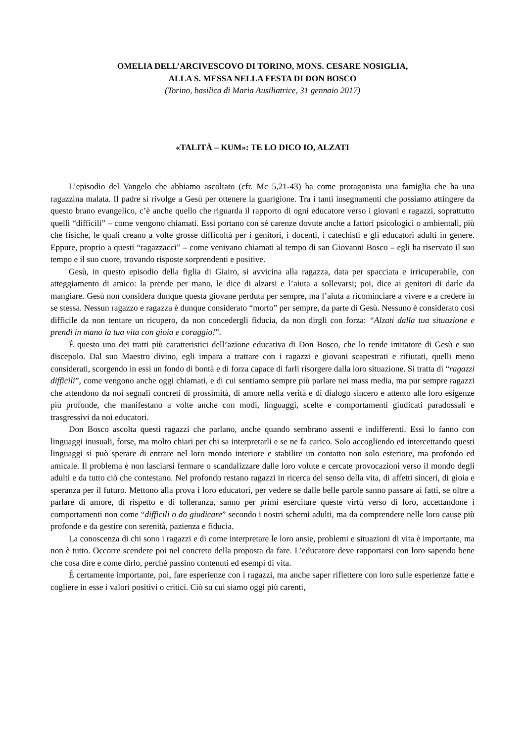OMELIA DELL’ARCIVESCOVO DI TORINO, MONS. CESARE NOSIGLIA,
ALLA S. MESSA NELLA FESTA DI DON BOSCO
(Torino, basilica di Maria Ausiliatrice, 31 gennaio 2017)
«TALITÀ – KUM»: TE LO DICO IO, ALZATI
L’episodio del Vangelo che abbiamo ascoltato (cfr. Mc 5,21-43) ha come protagonista una famiglia che ha una ragazzina malata. Il padre si rivolge a Gesù per ottenere la guarigione. Tra i tanti insegnamenti che possiamo attingere da questo brano evangelico, c’è anche quello che riguarda il rapporto di ogni educatore verso i giovani e ragazzi, soprattutto quelli “difficili” – come vengono chiamati. Essi portano con sé carenze dovute anche a fattori psicologici o ambientali, più che fisiche, le quali creano a volte grosse difficoltà per i genitori, i docenti, i catechisti e gli educatori adulti in genere. Eppure, proprio a questi “ragazzacci” – come venivano chiamati al tempo di san Giovanni Bosco – egli ha riservato il suo tempo e il suo cuore, trovando risposte sorprendenti e positive.
Gesù, in questo episodio della figlia di Giairo, si avvicina alla ragazza, data per spacciata e irricuperabile, con atteggiamento di amico: la prende per mano, le dice di alzarsi e l’aiuta a sollevarsi; poi, dice ai genitori di darle da mangiare. Gesù non considera dunque questa giovane perduta per sempre, ma l’aiuta a ricominciare a vivere e a credere in se stessa. Nessun ragazzo e ragazza è dunque considerato “morto” per sempre, da parte di Gesù. Nessuno è considerato così difficile da non tentare un ricupero, da non concedergli fiducia, da non dirgli con forza: “Alzati dalla tua situazione e prendi in mano la tua vita con gioia e coraggio!”.
È questo uno dei tratti più caratteristici dell’azione educativa di Don Bosco, che lo rende imitatore di Gesù e suo discepolo. Dal suo Maestro divino, egli impara a trattare con i ragazzi e giovani scapestrati e rifiutati, quelli meno considerati, scorgendo in essi un fondo di bontà e di forza capace di farli risorgere dalla loro situazione. Si tratta di “ragazzi difficili”, come vengono anche oggi chiamati, e di cui sentiamo sempre più parlare nei mass media, ma pur sempre ragazzi che attendono da noi segnali concreti di prossimità, di amore nella verità e di dialogo sincero e attento alle loro esigenze più profonde, che manifestano a volte anche con modi, linguaggi, scelte e comportamenti giudicati paradossali e trasgressivi da noi educatori.
Don Bosco ascolta questi ragazzi che parlano, anche quando sembrano assenti e indifferenti. Essi lo fanno con linguaggi inusuali, forse, ma molto chiari per chi sa interpretarli e se ne fa carico. Solo accogliendo ed intercettando questi linguaggi si può sperare di entrare nel loro mondo interiore e stabilire un contatto non solo esteriore, ma profondo ed amicale. Il problema è non lasciarsi fermare o scandalizzare dalle loro volute e cercate provocazioni verso il mondo degli adulti e da tutto ciò che contestano. Nel profondo restano ragazzi in ricerca del senso della vita, di affetti sinceri, di gioia e speranza per il futuro. Mettono alla prova i loro educatori, per vedere se dalle belle parole sanno passare ai fatti, se oltre a parlare di amore, di rispetto e di tolleranza, sanno per primi esercitare queste virtù verso di loro, accettandone i comportamenti non come “difficili o da giudicare” secondo i nostri schemi adulti, ma da comprendere nelle loro cause più profonde e da gestire con serenità, pazienza e fiducia.
La conoscenza di chi sono i ragazzi e di come interpretare le loro ansie, problemi e situazioni di vita è importante, ma non è tutto. Occorre scendere poi nel concreto della proposta da fare. L’educatore deve rapportarsi con loro sapendo bene che cosa dire e come dirlo, perché passino contenuti ed esempi di vita.
È certamente importante, poi, fare esperienze con i ragazzi, ma anche saper riflettere con loro sulle esperienze fatte e cogliere in esse i valori positivi o critici. Ciò su cui siamo oggi più carenti,